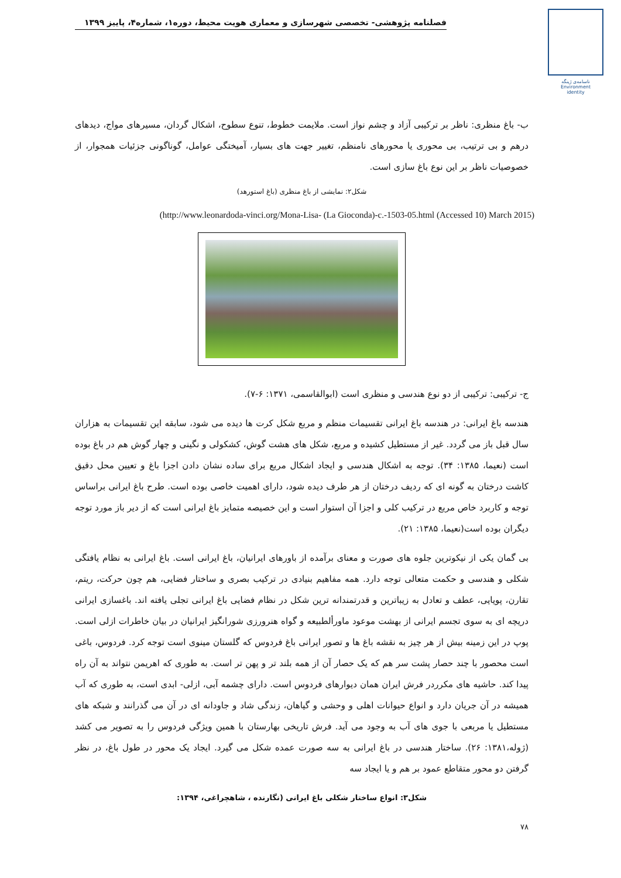فصلنامه پژوهشی- تخصصی شهرسازی و معماری هویت محیط، دوره۱، شماره۴، پاییز ۱۳۹۹
ناسامه‌ی ژینگه
Environment
identity
ب- باغ منظری: ناظر بر ترکیبی آزاد و چشم نواز است. ملایمت خطوط، تنوع سطوح، اشکال گردان، مسیرهای مواج، دیدهای درهم و بی ترتیب، بی محوری یا محورهای نامنظم، تغییر جهت های بسیار، آمیختگی عوامل، گوناگونی جزئیات همجوار، از خصوصیات ناظر بر این نوع باغ سازی است.
شکل۲: نمایشی از باغ منظری (باغ استورهد)
(http://www.leonardoda-vinci.org/Mona-Lisa- (La Gioconda)-c.-1503-05.html (Accessed 10) March 2015)
ج- ترکیبی: ترکیبی از دو نوع هندسی و منظری است (ابوالقاسمی، ۱۳۷۱: ۶-۷).
هندسه باغ ایرانی: در هندسه باغ ایرانی تقسیمات منظم و مربع شکل کرت ها دیده می شود، سابقه این تقسیمات به هزاران سال قبل باز می گردد. غیر از مستطیل کشیده و مربع، شکل های هشت گوش، کشکولی و نگینی و چهار گوش هم در باغ بوده است (نعیما، ۱۳۸۵: ۳۴). توجه به اشکال هندسی و ایجاد اشکال مربع برای ساده نشان دادن اجزا باغ و تعیین محل دقیق کاشت درختان به گونه ای که ردیف درختان از هر طرف دیده شود، دارای اهمیت خاصی بوده است. طرح باغ ایرانی براساس توجه و کاربرد خاص مربع در ترکیب کلی و اجزا آن استوار است و این خصیصه متمایز باغ ایرانی است که از دیر باز مورد توجه دیگران بوده است(نعیما، ۱۳۸۵: ۲۱).
بی گمان یکی از نیکوترین جلوه های صورت و معنای برآمده از باورهای ایرانیان، باغ ایرانی است. باغ ایرانی به نظام یافتگی شکلی و هندسی و حکمت متعالی توجه دارد. همه مفاهیم بنیادی در ترکیب بصری و ساختار فضایی، هم چون حرکت، ریتم، تقارن، پویایی، عطف و تعادل به زیباترین و قدرتمندانه ترین شکل در نظام فضایی باغ ایرانی تجلی یافته اند. باغسازی ایرانی دریچه ای به سوی تجسم ایرانی از بهشت موعود ماورألطبیعه و گواه هنرورزی شورانگیز ایرانیان در بیان خاطرات ازلی است. پوپ در این زمینه بیش از هر چیز به نقشه باغ ها و تصور ایرانی باغ فردوس که گلستان مینوی است توجه کرد. فردوس، باغی است محصور با چند حصار پشت سر هم که یک حصار آن از همه بلند تر و پهن تر است. به طوری که اهریمن نتواند به آن راه پیدا کند. حاشیه های مکرردر فرش ایران همان دیوارهای فردوس است. دارای چشمه آبی، ازلی- ابدی است، به طوری که آب همیشه در آن جریان دارد و انواع حیوانات اهلی و وحشی و گیاهان، زندگی شاد و جاودانه ای در آن می گذرانند و شبکه های مستطیل یا مربعی با جوی های آب به وجود می آید. فرش تاریخی بهارستان با همین ویژگی فردوس را به تصویر می کشد (ژوله،۱۳۸۱: ۲۶). ساختار هندسی در باغ ایرانی به سه صورت عمده شکل می گیرد. ایجاد یک محور در طول باغ، در نظر گرفتن دو محور متقاطع عمود بر هم و یا ایجاد سه
شکل۳: انواع ساختار شکلی باغ ایرانی (نگارنده ، شاهچراغی، ۱۳۹۴:
۷۸